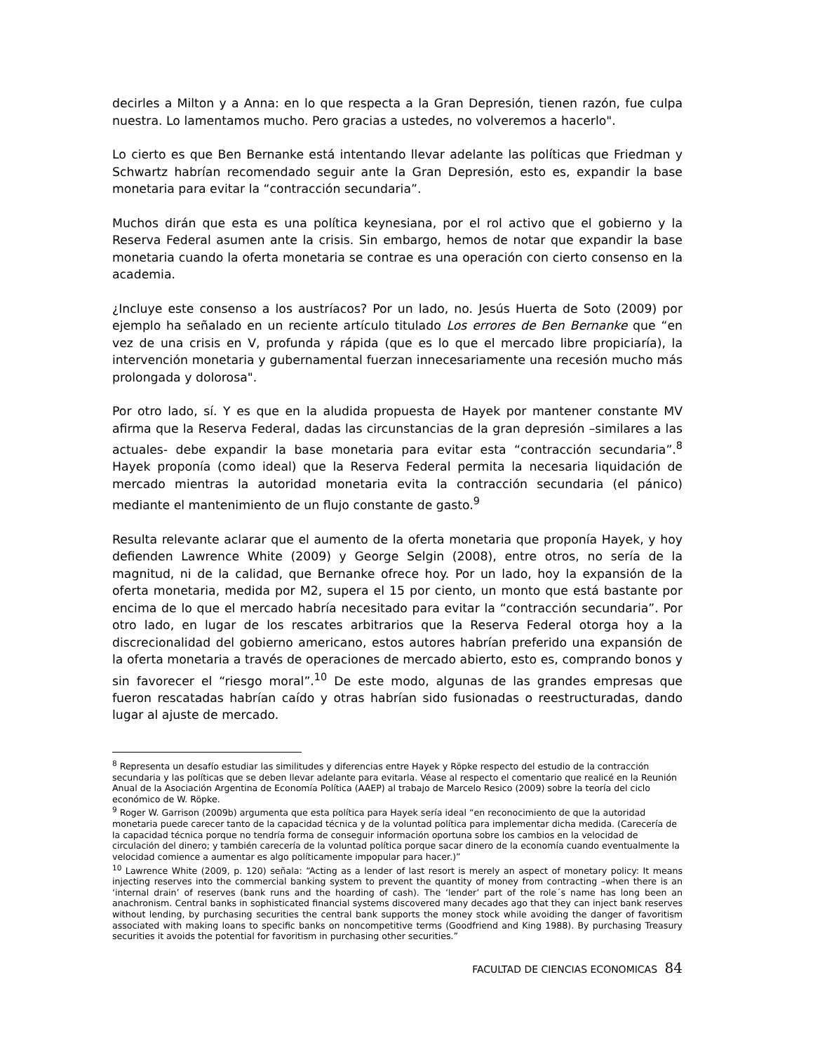decirles a Milton y a Anna: en lo que respecta a la Gran Depresión, tienen razón, fue culpa nuestra. Lo lamentamos mucho. Pero gracias a ustedes, no volveremos a hacerlo".
Lo cierto es que Ben Bernanke está intentando llevar adelante las políticas que Friedman y Schwartz habrían recomendado seguir ante la Gran Depresión, esto es, expandir la base monetaria para evitar la “contracción secundaria”.
Muchos dirán que esta es una política keynesiana, por el rol activo que el gobierno y la Reserva Federal asumen ante la crisis. Sin embargo, hemos de notar que expandir la base monetaria cuando la oferta monetaria se contrae es una operación con cierto consenso en la academia.
¿Incluye este consenso a los austríacos? Por un lado, no. Jesús Huerta de Soto (2009) por ejemplo ha señalado en un reciente artículo titulado Los errores de Ben Bernanke que “en vez de una crisis en V, profunda y rápida (que es lo que el mercado libre propiciaría), la intervención monetaria y gubernamental fuerzan innecesariamente una recesión mucho más prolongada y dolorosa".
Por otro lado, sí. Y es que en la aludida propuesta de Hayek por mantener constante MV afirma que la Reserva Federal, dadas las circunstancias de la gran depresión –similares a las actuales- debe expandir la base monetaria para evitar esta “contracción secundaria”.<sup>8</sup> Hayek proponía (como ideal) que la Reserva Federal permita la necesaria liquidación de mercado mientras la autoridad monetaria evita la contracción secundaria (el pánico) mediante el mantenimiento de un flujo constante de gasto.<sup>9</sup>
Resulta relevante aclarar que el aumento de la oferta monetaria que proponía Hayek, y hoy defienden Lawrence White (2009) y George Selgin (2008), entre otros, no sería de la magnitud, ni de la calidad, que Bernanke ofrece hoy. Por un lado, hoy la expansión de la oferta monetaria, medida por M2, supera el 15 por ciento, un monto que está bastante por encima de lo que el mercado habría necesitado para evitar la “contracción secundaria”. Por otro lado, en lugar de los rescates arbitrarios que la Reserva Federal otorga hoy a la discrecionalidad del gobierno americano, estos autores habrían preferido una expansión de la oferta monetaria a través de operaciones de mercado abierto, esto es, comprando bonos y sin favorecer el “riesgo moral”.<sup>10</sup> De este modo, algunas de las grandes empresas que fueron rescatadas habrían caído y otras habrían sido fusionadas o reestructuradas, dando lugar al ajuste de mercado.
<sup>8</sup> Representa un desafío estudiar las similitudes y diferencias entre Hayek y Röpke respecto del estudio de la contracción secundaria y las políticas que se deben llevar adelante para evitarla. Véase al respecto el comentario que realicé en la Reunión Anual de la Asociación Argentina de Economía Política (AAEP) al trabajo de Marcelo Resico (2009) sobre la teoría del ciclo económico de W. Röpke.
<sup>9</sup> Roger W. Garrison (2009b) argumenta que esta política para Hayek sería ideal “en reconocimiento de que la autoridad monetaria puede carecer tanto de la capacidad técnica y de la voluntad política para implementar dicha medida. (Carecería de la capacidad técnica porque no tendría forma de conseguir información oportuna sobre los cambios en la velocidad de circulación del dinero; y también carecería de la voluntad política porque sacar dinero de la economía cuando eventualmente la velocidad comience a aumentar es algo políticamente impopular para hacer.)”
<sup>10</sup> Lawrence White (2009, p. 120) señala: “Acting as a lender of last resort is merely an aspect of monetary policy: It means injecting reserves into the commercial banking system to prevent the quantity of money from contracting –when there is an ‘internal drain’ of reserves (bank runs and the hoarding of cash). The ‘lender’ part of the role´s name has long been an anachronism. Central banks in sophisticated financial systems discovered many decades ago that they can inject bank reserves without lending, by purchasing securities the central bank supports the money stock while avoiding the danger of favoritism associated with making loans to specific banks on noncompetitive terms (Goodfriend and King 1988). By purchasing Treasury securities it avoids the potential for favoritism in purchasing other securities.”
FACULTAD DE CIENCIAS ECONOMICAS 84